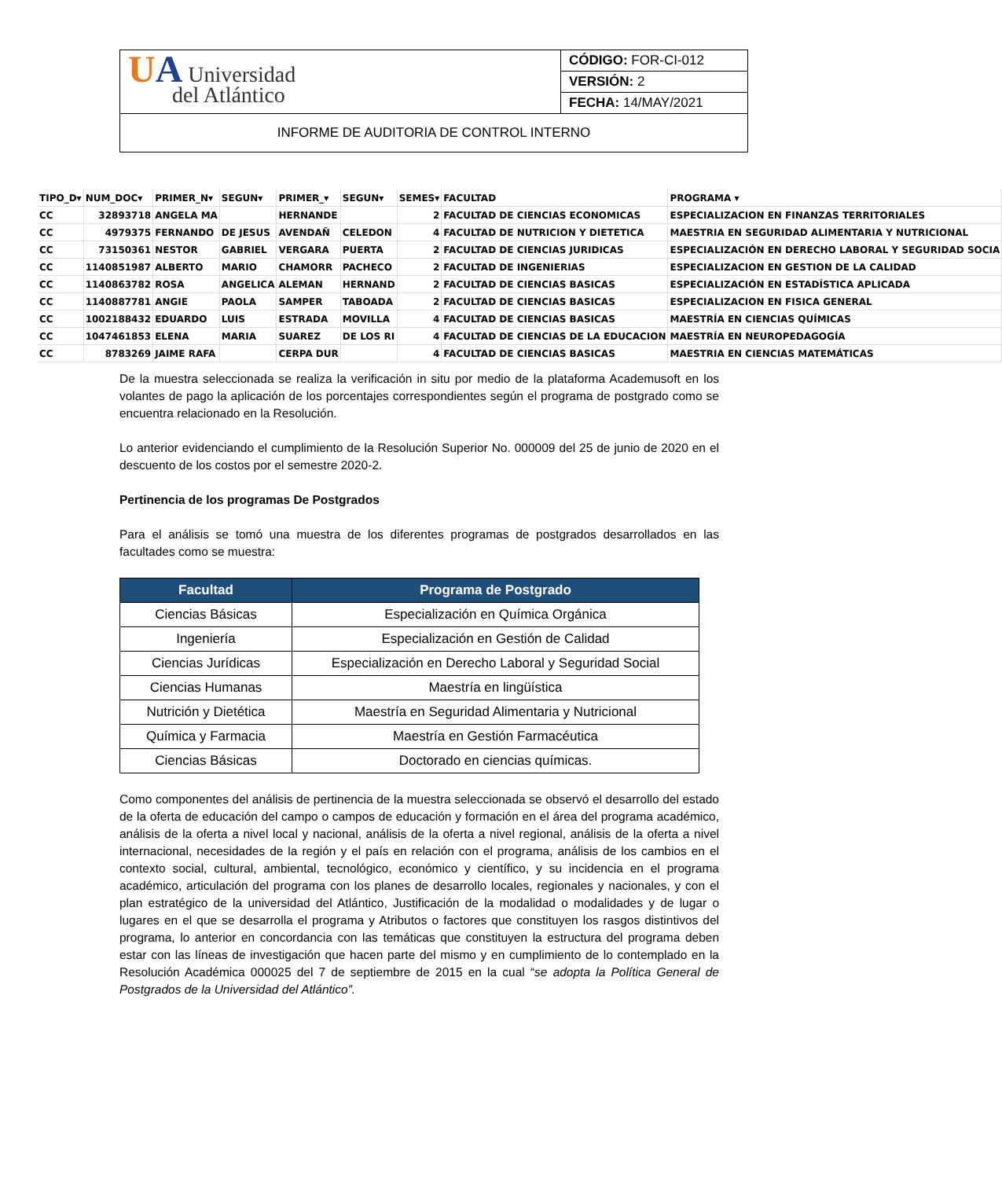| U A Universidad del Atlántico | CÓDIGO: FOR-CI-012 |
| | VERSIÓN: 2 |
| | FECHA: 14/MAY/2021 |
| INFORME DE AUDITORIA DE CONTROL INTERNO | |
| TIPO_D▾ | NUM_DOC▾ | PRIMER_N▾ | SEGUN▾ | PRIMER_▾ | SEGUN▾ | SEMES▾ | FACULTAD | PROGRAMA ▾ |
| --- | --- | --- | --- | --- | --- | --- | --- | --- |
| CC | 32893718 | ANGELA MA | | HERNANDE | | 2 | FACULTAD DE CIENCIAS ECONOMICAS | ESPECIALIZACION EN FINANZAS TERRITORIALES |
| CC | 4979375 | FERNANDO | DE JESUS | AVENDAÑ | CELEDON | 4 | FACULTAD DE NUTRICION Y DIETETICA | MAESTRIA EN SEGURIDAD ALIMENTARIA Y NUTRICIONAL |
| CC | 73150361 | NESTOR | GABRIEL | VERGARA | PUERTA | 2 | FACULTAD DE CIENCIAS JURIDICAS | ESPECIALIZACIÓN EN DERECHO LABORAL Y SEGURIDAD SOCIA |
| CC | 1140851987 | ALBERTO | MARIO | CHAMORR | PACHECO | 2 | FACULTAD DE INGENIERIAS | ESPECIALIZACION EN GESTION DE LA CALIDAD |
| CC | 1140863782 | ROSA | ANGELICA | ALEMAN | HERNAND | 2 | FACULTAD DE CIENCIAS BASICAS | ESPECIALIZACIÓN EN ESTADÍSTICA APLICADA |
| CC | 1140887781 | ANGIE | PAOLA | SAMPER | TABOADA | 2 | FACULTAD DE CIENCIAS BASICAS | ESPECIALIZACION EN FISICA GENERAL |
| CC | 1002188432 | EDUARDO | LUIS | ESTRADA | MOVILLA | 4 | FACULTAD DE CIENCIAS BASICAS | MAESTRÍA EN CIENCIAS QUÍMICAS |
| CC | 1047461853 | ELENA | MARIA | SUAREZ | DE LOS RI | 4 | FACULTAD DE CIENCIAS DE LA EDUCACION | MAESTRÍA EN NEUROPEDAGOGÍA |
| CC | 8783269 | JAIME RAFA | | CERPA DUR | | 4 | FACULTAD DE CIENCIAS BASICAS | MAESTRIA EN CIENCIAS MATEMÁTICAS |
De la muestra seleccionada se realiza la verificación in situ por medio de la plataforma Academusoft en los volantes de pago la aplicación de los porcentajes correspondientes según el programa de postgrado como se encuentra relacionado en la Resolución.
Lo anterior evidenciando el cumplimiento de la Resolución Superior No. 000009 del 25 de junio de 2020 en el descuento de los costos por el semestre 2020-2.
Pertinencia de los programas De Postgrados
Para el análisis se tomó una muestra de los diferentes programas de postgrados desarrollados en las facultades como se muestra:
| Facultad | Programa de Postgrado |
| --- | --- |
| Ciencias Básicas | Especialización en Química Orgánica |
| Ingeniería | Especialización en Gestión de Calidad |
| Ciencias Jurídicas | Especialización en Derecho Laboral y Seguridad Social |
| Ciencias Humanas | Maestría en lingüística |
| Nutrición y Dietética | Maestría en Seguridad Alimentaria y Nutricional |
| Química y Farmacia | Maestría en Gestión Farmacéutica |
| Ciencias Básicas | Doctorado en ciencias químicas. |
Como componentes del análisis de pertinencia de la muestra seleccionada se observó el desarrollo del estado de la oferta de educación del campo o campos de educación y formación en el área del programa académico, análisis de la oferta a nivel local y nacional, análisis de la oferta a nivel regional, análisis de la oferta a nivel internacional, necesidades de la región y el país en relación con el programa, análisis de los cambios en el contexto social, cultural, ambiental, tecnológico, económico y científico, y su incidencia en el programa académico, articulación del programa con los planes de desarrollo locales, regionales y nacionales, y con el plan estratégico de la universidad del Atlántico, Justificación de la modalidad o modalidades y de lugar o lugares en el que se desarrolla el programa y Atributos o factores que constituyen los rasgos distintivos del programa, lo anterior en concordancia con las temáticas que constituyen la estructura del programa deben estar con las líneas de investigación que hacen parte del mismo y en cumplimiento de lo contemplado en la Resolución Académica 000025 del 7 de septiembre de 2015 en la cual “se adopta la Política General de Postgrados de la Universidad del Atlántico”.